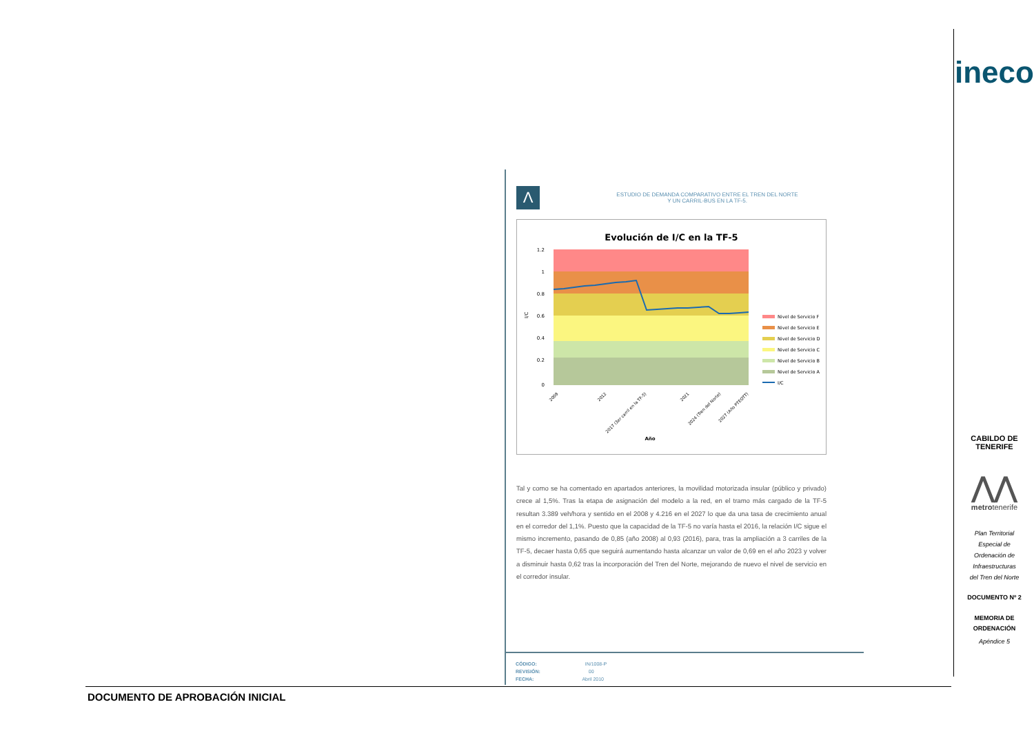Λ
ESTUDIO DE DEMANDA COMPARATIVO ENTRE EL TREN DEL NORTE
Y UN CARRIL-BUS EN LA TF-5.
Evolución de I/C en la TF-5
1.2
1
0.8
0.6
0.4
0.2
0
I/C
Nivel de Servicio F
Nivel de Servicio E
Nivel de Servicio D
Nivel de Servicio C
Nivel de Servicio B
Nivel de Servicio A
I/C
2008
2012
2017 (3er carril en la TF-5)
2021
2024 (Tren del Norte)
2027 (Año PTEOTT)
Año
Tal y como se ha comentado en apartados anteriores, la movilidad motorizada insular (público y privado) crece al 1,5%. Tras la etapa de asignación del modelo a la red, en el tramo más cargado de la TF-5 resultan 3.389 veh/hora y sentido en el 2008 y 4.216 en el 2027 lo que da una tasa de crecimiento anual en el corredor del 1,1%. Puesto que la capacidad de la TF-5 no varía hasta el 2016, la relación I/C sigue el mismo incremento, pasando de 0,85 (año 2008) al 0,93 (2016), para, tras la ampliación a 3 carriles de la TF-5, decaer hasta 0,65 que seguirá aumentando hasta alcanzar un valor de 0,69 en el año 2023 y volver a disminuir hasta 0,62 tras la incorporación del Tren del Norte, mejorando de nuevo el nivel de servicio en el corredor insular.
CÓDIGO: IN/1008-P
REVISIÓN: 00
FECHA: Abril 2010
ineco
CABILDO DE TENERIFE
⋀⋀
metrotenerife
Plan Territorial
Especial de
Ordenación de
Infraestructuras
del Tren del Norte
DOCUMENTO Nº 2
MEMORIA DE
ORDENACIÓN
Apéndice 5
DOCUMENTO DE APROBACIÓN INICIAL